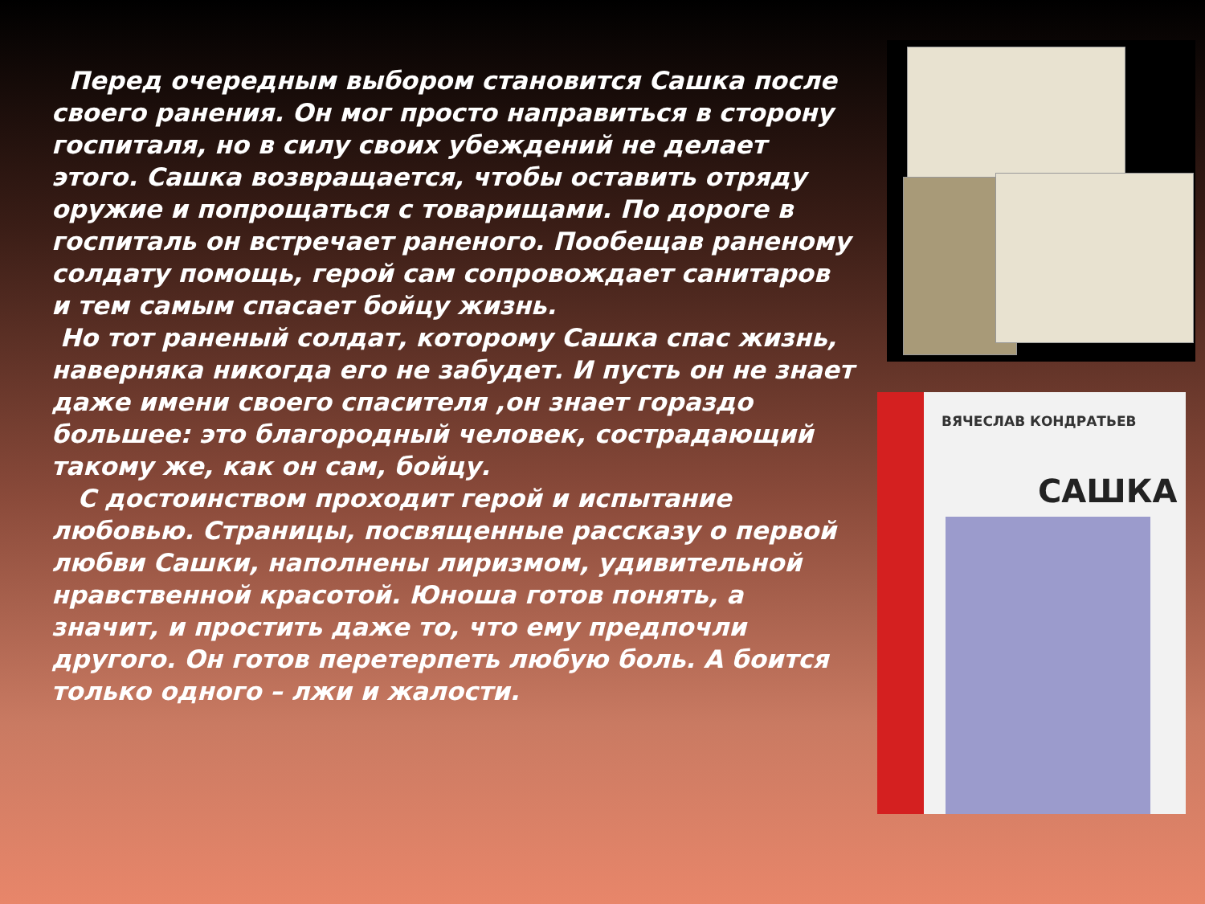Перед очередным выбором становится Сашка после своего ранения. Он мог просто направиться в сторону госпиталя, но в силу своих убеждений не делает этого. Сашка возвращается, чтобы оставить отряду оружие и попрощаться с товарищами. По дороге в госпиталь он встречает раненого. Пообещав раненому солдату помощь, герой сам сопровождает санитаров и тем самым спасает бойцу жизнь.
Но тот раненый солдат, которому Сашка спас жизнь, наверняка никогда его не забудет. И пусть он не знает даже имени своего спасителя ,он знает гораздо большее: это благородный человек, сострадающий такому же, как он сам, бойцу.
С достоинством проходит герой и испытание любовью. Страницы, посвященные рассказу о первой любви Сашки, наполнены лиризмом, удивительной нравственной красотой. Юноша готов понять, а значит, и простить даже то, что ему предпочли другого. Он готов перетерпеть любую боль. А боится только одного – лжи и жалости.
ВЯЧЕСЛАВ КОНДРАТЬЕВ
САШКА